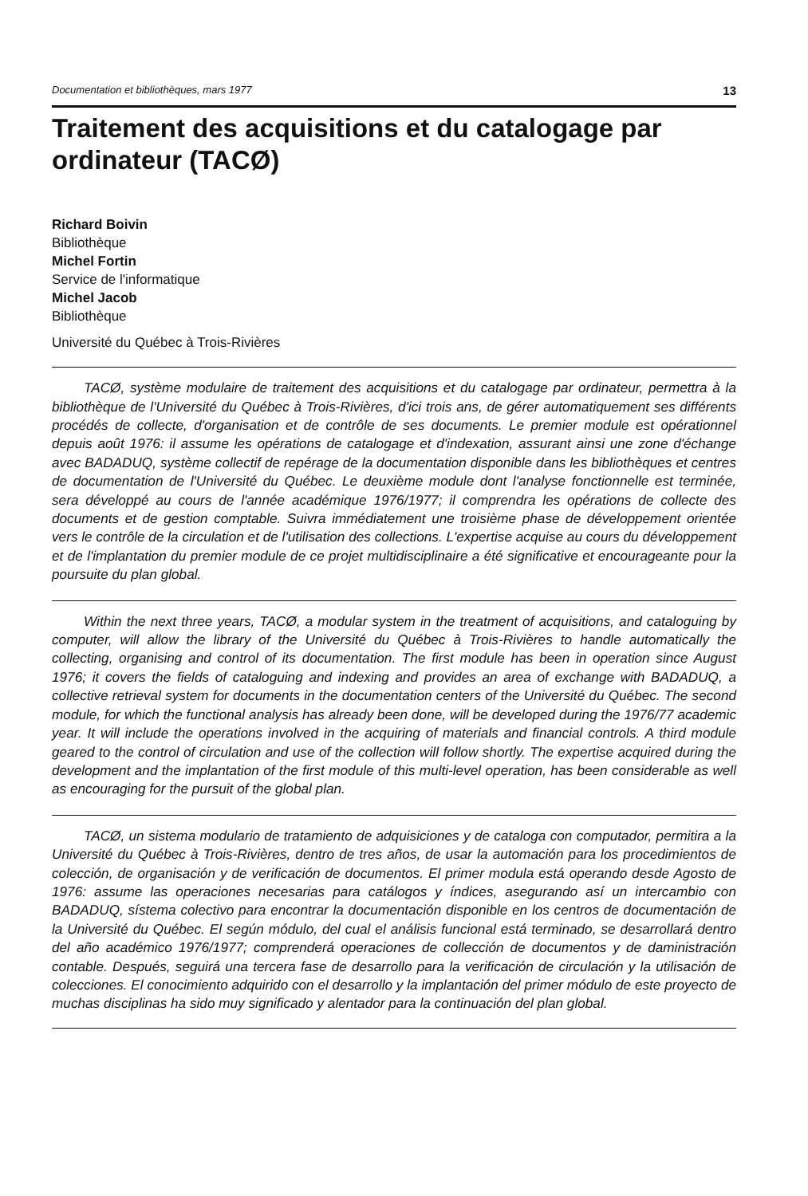Documentation et bibliothèques, mars 1977 13
Traitement des acquisitions et du catalogage par ordinateur (TACØ)
Richard Boivin
Bibliothèque
Michel Fortin
Service de l'informatique
Michel Jacob
Bibliothèque
Université du Québec à Trois-Rivières
TACØ, système modulaire de traitement des acquisitions et du catalogage par ordinateur, permettra à la bibliothèque de l'Université du Québec à Trois-Rivières, d'ici trois ans, de gérer automatiquement ses différents procédés de collecte, d'organisation et de contrôle de ses documents. Le premier module est opérationnel depuis août 1976: il assume les opérations de catalogage et d'indexation, assurant ainsi une zone d'échange avec BADADUQ, système collectif de repérage de la documentation disponible dans les bibliothèques et centres de documentation de l'Université du Québec. Le deuxième module dont l'analyse fonctionnelle est terminée, sera développé au cours de l'année académique 1976/1977; il comprendra les opérations de collecte des documents et de gestion comptable. Suivra immédiatement une troisième phase de développement orientée vers le contrôle de la circulation et de l'utilisation des collections. L'expertise acquise au cours du développement et de l'implantation du premier module de ce projet multidisciplinaire a été significative et encourageante pour la poursuite du plan global.
Within the next three years, TACØ, a modular system in the treatment of acquisitions, and cataloguing by computer, will allow the library of the Université du Québec à Trois-Rivières to handle automatically the collecting, organising and control of its documentation. The first module has been in operation since August 1976; it covers the fields of cataloguing and indexing and provides an area of exchange with BADADUQ, a collective retrieval system for documents in the documentation centers of the Université du Québec. The second module, for which the functional analysis has already been done, will be developed during the 1976/77 academic year. It will include the operations involved in the acquiring of materials and financial controls. A third module geared to the control of circulation and use of the collection will follow shortly. The expertise acquired during the development and the implantation of the first module of this multi-level operation, has been considerable as well as encouraging for the pursuit of the global plan.
TACØ, un sistema modulario de tratamiento de adquisiciones y de cataloga con computador, permitira a la Université du Québec à Trois-Rivières, dentro de tres años, de usar la automación para los procedimientos de colección, de organisación y de verificación de documentos. El primer modula está operando desde Agosto de 1976: assume las operaciones necesarias para catálogos y índices, asegurando así un intercambio con BADADUQ, sístema colectivo para encontrar la documentación disponible en los centros de documentación de la Université du Québec. El según módulo, del cual el análisis funcional está terminado, se desarrollará dentro del año académico 1976/1977; comprenderá operaciones de collección de documentos y de daministración contable. Después, seguirá una tercera fase de desarrollo para la verificación de circulación y la utilisación de colecciones. El conocimiento adquirido con el desarrollo y la implantación del primer módulo de este proyecto de muchas disciplinas ha sido muy significado y alentador para la continuación del plan global.